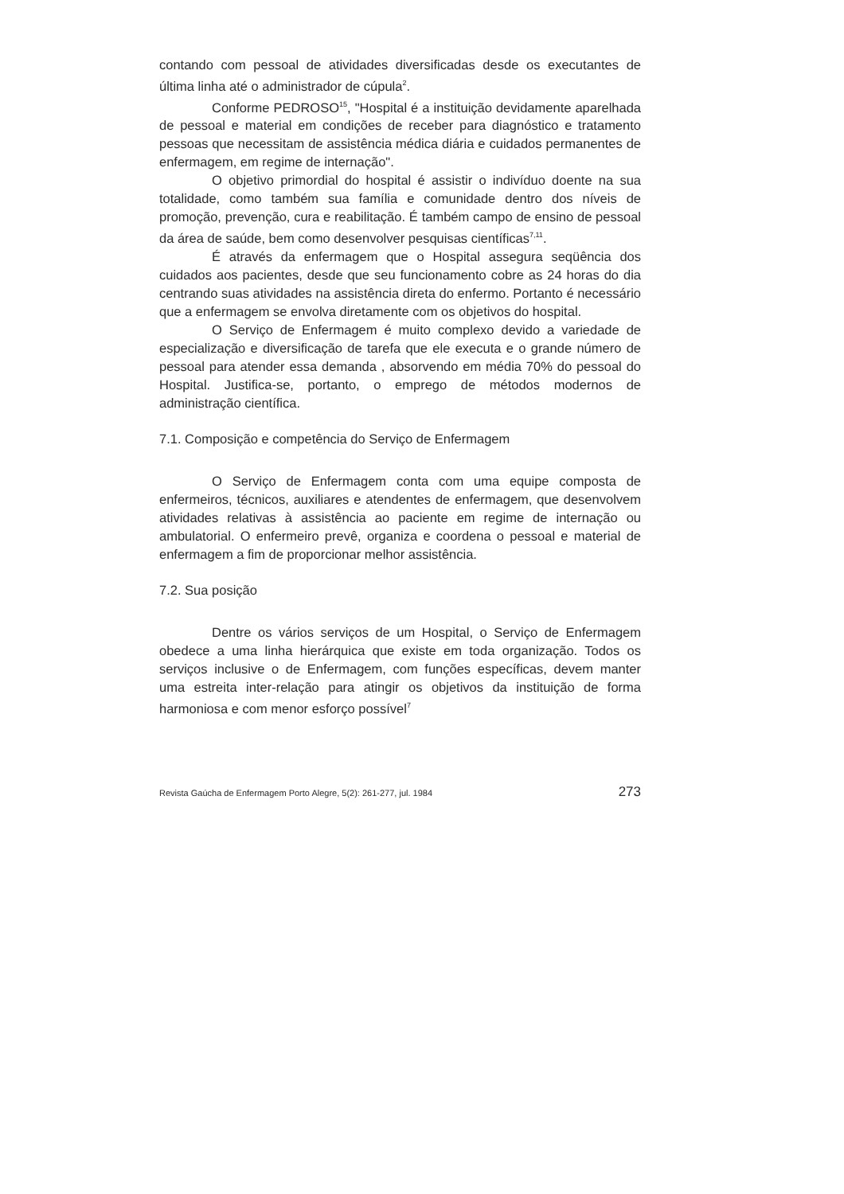contando com pessoal de atividades diversificadas desde os executantes de última linha até o administrador de cúpula<sup>2</sup>.
Conforme PEDROSO<sup>15</sup>, "Hospital é a instituição devidamente aparelhada de pessoal e material em condições de receber para diagnóstico e tratamento pessoas que necessitam de assistência médica diária e cuidados permanentes de enfermagem, em regime de internação".
O objetivo primordial do hospital é assistir o indivíduo doente na sua totalidade, como também sua família e comunidade dentro dos níveis de promoção, prevenção, cura e reabilitação. É também campo de ensino de pessoal da área de saúde, bem como desenvolver pesquisas científicas<sup>7,11</sup>.
É através da enfermagem que o Hospital assegura seqüência dos cuidados aos pacientes, desde que seu funcionamento cobre as 24 horas do dia centrando suas atividades na assistência direta do enfermo. Portanto é necessário que a enfermagem se envolva diretamente com os objetivos do hospital.
O Serviço de Enfermagem é muito complexo devido a variedade de especialização e diversificação de tarefa que ele executa e o grande número de pessoal para atender essa demanda , absorvendo em média 70% do pessoal do Hospital. Justifica-se, portanto, o emprego de métodos modernos de administração científica.
7.1. Composição e competência do Serviço de Enfermagem
O Serviço de Enfermagem conta com uma equipe composta de enfermeiros, técnicos, auxiliares e atendentes de enfermagem, que desenvolvem atividades relativas à assistência ao paciente em regime de internação ou ambulatorial. O enfermeiro prevê, organiza e coordena o pessoal e material de enfermagem a fim de proporcionar melhor assistência.
7.2. Sua posição
Dentre os vários serviços de um Hospital, o Serviço de Enfermagem obedece a uma linha hierárquica que existe em toda organização. Todos os serviços inclusive o de Enfermagem, com funções específicas, devem manter uma estreita inter-relação para atingir os objetivos da instituição de forma harmoniosa e com menor esforço possível<sup>7</sup>
Revista Gaúcha de Enfermagem Porto Alegre, 5(2): 261-277, jul. 1984 273